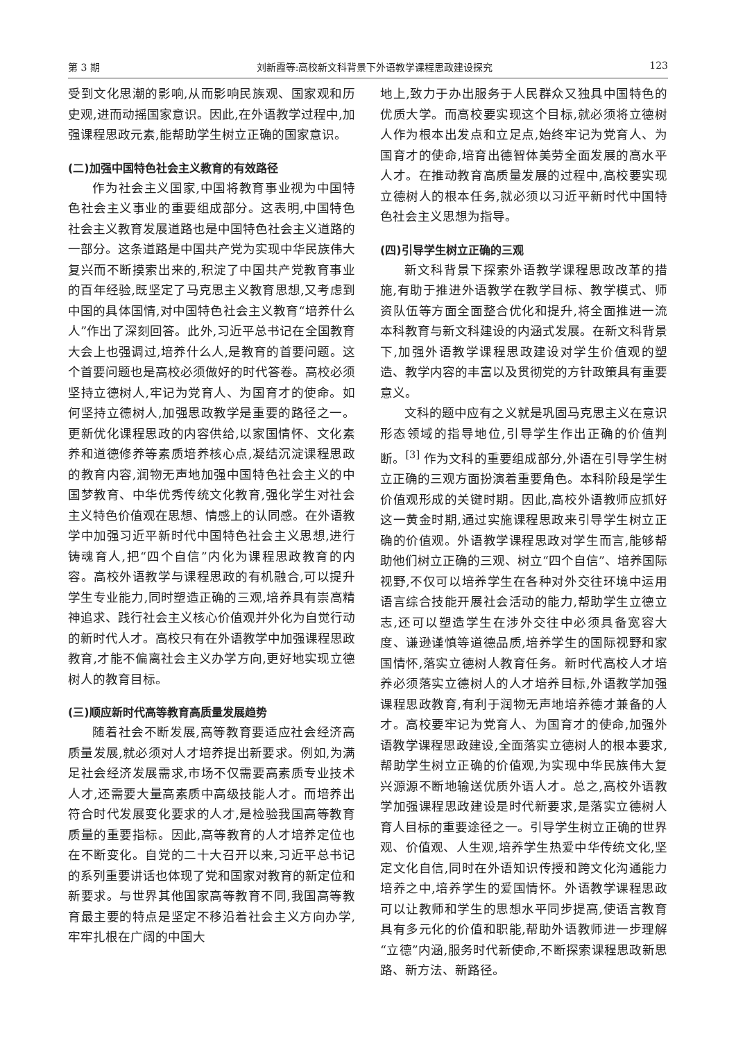第 3 期 刘新霞等:高校新文科背景下外语教学课程思政建设探究 123
受到文化思潮的影响,从而影响民族观、国家观和历史观,进而动摇国家意识。因此,在外语教学过程中,加强课程思政元素,能帮助学生树立正确的国家意识。
(二)加强中国特色社会主义教育的有效路径
作为社会主义国家,中国将教育事业视为中国特色社会主义事业的重要组成部分。这表明,中国特色社会主义教育发展道路也是中国特色社会主义道路的一部分。这条道路是中国共产党为实现中华民族伟大复兴而不断摸索出来的,积淀了中国共产党教育事业的百年经验,既坚定了马克思主义教育思想,又考虑到中国的具体国情,对中国特色社会主义教育“培养什么人”作出了深刻回答。此外,习近平总书记在全国教育大会上也强调过,培养什么人,是教育的首要问题。这个首要问题也是高校必须做好的时代答卷。高校必须坚持立德树人,牢记为党育人、为国育才的使命。如何坚持立德树人,加强思政教学是重要的路径之一。更新优化课程思政的内容供给,以家国情怀、文化素养和道德修养等素质培养核心点,凝结沉淀课程思政的教育内容,润物无声地加强中国特色社会主义的中国梦教育、中华优秀传统文化教育,强化学生对社会主义特色价值观在思想、情感上的认同感。在外语教学中加强习近平新时代中国特色社会主义思想,进行铸魂育人,把“四个自信”内化为课程思政教育的内容。高校外语教学与课程思政的有机融合,可以提升学生专业能力,同时塑造正确的三观,培养具有崇高精神追求、践行社会主义核心价值观并外化为自觉行动的新时代人才。高校只有在外语教学中加强课程思政教育,才能不偏离社会主义办学方向,更好地实现立德树人的教育目标。
(三)顺应新时代高等教育高质量发展趋势
随着社会不断发展,高等教育要适应社会经济高质量发展,就必须对人才培养提出新要求。例如,为满足社会经济发展需求,市场不仅需要高素质专业技术人才,还需要大量高素质中高级技能人才。而培养出符合时代发展变化要求的人才,是检验我国高等教育质量的重要指标。因此,高等教育的人才培养定位也在不断变化。自党的二十大召开以来,习近平总书记的系列重要讲话也体现了党和国家对教育的新定位和新要求。与世界其他国家高等教育不同,我国高等教育最主要的特点是坚定不移沿着社会主义方向办学,牢牢扎根在广阔的中国大
地上,致力于办出服务于人民群众又独具中国特色的优质大学。而高校要实现这个目标,就必须将立德树人作为根本出发点和立足点,始终牢记为党育人、为国育才的使命,培育出德智体美劳全面发展的高水平人才。在推动教育高质量发展的过程中,高校要实现立德树人的根本任务,就必须以习近平新时代中国特色社会主义思想为指导。
(四)引导学生树立正确的三观
新文科背景下探索外语教学课程思政改革的措施,有助于推进外语教学在教学目标、教学模式、师资队伍等方面全面整合优化和提升,将全面推进一流本科教育与新文科建设的内涵式发展。在新文科背景下,加强外语教学课程思政建设对学生价值观的塑造、教学内容的丰富以及贯彻党的方针政策具有重要意义。
文科的题中应有之义就是巩固马克思主义在意识形态领域的指导地位,引导学生作出正确的价值判断。<sup>[3]</sup> 作为文科的重要组成部分,外语在引导学生树立正确的三观方面扮演着重要角色。本科阶段是学生价值观形成的关键时期。因此,高校外语教师应抓好这一黄金时期,通过实施课程思政来引导学生树立正确的价值观。外语教学课程思政对学生而言,能够帮助他们树立正确的三观、树立“四个自信”、培养国际视野,不仅可以培养学生在各种对外交往环境中运用语言综合技能开展社会活动的能力,帮助学生立德立志,还可以塑造学生在涉外交往中必须具备宽容大度、谦逊谨慎等道德品质,培养学生的国际视野和家国情怀,落实立德树人教育任务。新时代高校人才培养必须落实立德树人的人才培养目标,外语教学加强课程思政教育,有利于润物无声地培养德才兼备的人才。高校要牢记为党育人、为国育才的使命,加强外语教学课程思政建设,全面落实立德树人的根本要求,帮助学生树立正确的价值观,为实现中华民族伟大复兴源源不断地输送优质外语人才。总之,高校外语教学加强课程思政建设是时代新要求,是落实立德树人育人目标的重要途径之一。引导学生树立正确的世界观、价值观、人生观,培养学生热爱中华传统文化,坚定文化自信,同时在外语知识传授和跨文化沟通能力培养之中,培养学生的爱国情怀。外语教学课程思政可以让教师和学生的思想水平同步提高,使语言教育具有多元化的价值和职能,帮助外语教师进一步理解“立德”内涵,服务时代新使命,不断探索课程思政新思路、新方法、新路径。